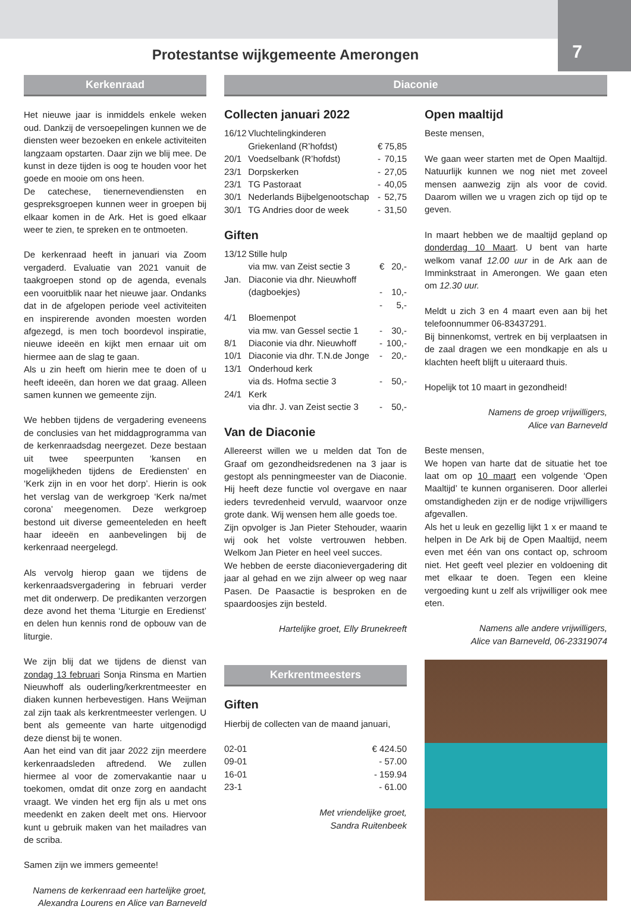Protestantse wijkgemeente Amerongen
7
Kerkenraad
Het nieuwe jaar is inmiddels enkele weken oud. Dankzij de versoepelingen kunnen we de diensten weer bezoeken en enkele activiteiten langzaam opstarten. Daar zijn we blij mee. De kunst in deze tijden is oog te houden voor het goede en mooie om ons heen.
De catechese, tienernevendiensten en gespreksgroepen kunnen weer in groepen bij elkaar komen in de Ark. Het is goed elkaar weer te zien, te spreken en te ontmoeten.
De kerkenraad heeft in januari via Zoom vergaderd. Evaluatie van 2021 vanuit de taakgroepen stond op de agenda, evenals een vooruitblik naar het nieuwe jaar. Ondanks dat in de afgelopen periode veel activiteiten en inspirerende avonden moesten worden afgezegd, is men toch boordevol inspiratie, nieuwe ideeën en kijkt men ernaar uit om hiermee aan de slag te gaan.
Als u zin heeft om hierin mee te doen of u heeft ideeën, dan horen we dat graag. Alleen samen kunnen we gemeente zijn.
We hebben tijdens de vergadering eveneens de conclusies van het middagprogramma van de kerkenraadsdag neergezet. Deze bestaan uit twee speerpunten ‘kansen en mogelijkheden tijdens de Erediensten’ en ‘Kerk zijn in en voor het dorp’. Hierin is ook het verslag van de werkgroep ‘Kerk na/met corona’ meegenomen. Deze werkgroep bestond uit diverse gemeenteleden en heeft haar ideeën en aanbevelingen bij de kerkenraad neergelegd.
Als vervolg hierop gaan we tijdens de kerkenraadsvergadering in februari verder met dit onderwerp. De predikanten verzorgen deze avond het thema ‘Liturgie en Eredienst’ en delen hun kennis rond de opbouw van de liturgie.
We zijn blij dat we tijdens de dienst van zondag 13 februari Sonja Rinsma en Martien Nieuwhoff als ouderling/kerkrentmeester en diaken kunnen herbevestigen. Hans Weijman zal zijn taak als kerkrentmeester verlengen. U bent als gemeente van harte uitgenodigd deze dienst bij te wonen.
Aan het eind van dit jaar 2022 zijn meerdere kerkenraadsleden aftredend. We zullen hiermee al voor de zomervakantie naar u toekomen, omdat dit onze zorg en aandacht vraagt. We vinden het erg fijn als u met ons meedenkt en zaken deelt met ons. Hiervoor kunt u gebruik maken van het mailadres van de scriba.
Samen zijn we immers gemeente!
Namens de kerkenraad een hartelijke groet,
Alexandra Lourens en Alice van Barneveld
Diaconie
Collecten januari 2022
| 16/12 | Vluchtelingkinderen Griekenland (R’hofdst) | € | 75,85 |
| 20/1 | Voedselbank (R’hofdst) | - | 70,15 |
| 23/1 | Dorpskerken | - | 27,05 |
| 23/1 | TG Pastoraat | - | 40,05 |
| 30/1 | Nederlands Bijbelgenootschap | - | 52,75 |
| 30/1 | TG Andries door de week | - | 31,50 |
Giften
| 13/12 | Stille hulp via mw. van Zeist sectie 3 | € | 20,- |
| Jan. | Diaconie via dhr. Nieuwhoff (dagboekjes) | - - | 10,- 5,- |
| 4/1 | Bloemenpot via mw. van Gessel sectie 1 | - | 30,- |
| 8/1 | Diaconie via dhr. Nieuwhoff | - | 100,- |
| 10/1 | Diaconie via dhr. T.N.de Jonge | - | 20,- |
| 13/1 | Onderhoud kerk via ds. Hofma sectie 3 | - | 50,- |
| 24/1 | Kerk via dhr. J. van Zeist sectie 3 | - | 50,- |
Van de Diaconie
Allereerst willen we u melden dat Ton de Graaf om gezondheidsredenen na 3 jaar is gestopt als penningmeester van de Diaconie. Hij heeft deze functie vol overgave en naar ieders tevredenheid vervuld, waarvoor onze grote dank. Wij wensen hem alle goeds toe.
Zijn opvolger is Jan Pieter Stehouder, waarin wij ook het volste vertrouwen hebben. Welkom Jan Pieter en heel veel succes.
We hebben de eerste diaconievergadering dit jaar al gehad en we zijn alweer op weg naar Pasen. De Paasactie is besproken en de spaardoosjes zijn besteld.
Hartelijke groet, Elly Brunekreeft
Kerkrentmeesters
Giften
Hierbij de collecten van de maand januari,
| 02-01 | € 424.50 |
| 09-01 | - 57.00 |
| 16-01 | - 159.94 |
| 23-1 | - 61.00 |
Met vriendelijke groet,
Sandra Ruitenbeek
Open maaltijd
Beste mensen,
We gaan weer starten met de Open Maaltijd. Natuurlijk kunnen we nog niet met zoveel mensen aanwezig zijn als voor de covid. Daarom willen we u vragen zich op tijd op te geven.
In maart hebben we de maaltijd gepland op donderdag 10 Maart. U bent van harte welkom vanaf 12.00 uur in de Ark aan de Imminkstraat in Amerongen. We gaan eten om 12.30 uur.
Meldt u zich 3 en 4 maart even aan bij het telefoonnummer 06-83437291.
Bij binnenkomst, vertrek en bij verplaatsen in de zaal dragen we een mondkapje en als u klachten heeft blijft u uiteraard thuis.
Hopelijk tot 10 maart in gezondheid!
Namens de groep vrijwilligers,
Alice van Barneveld
Beste mensen,
We hopen van harte dat de situatie het toe laat om op 10 maart een volgende ‘Open Maaltijd’ te kunnen organiseren. Door allerlei omstandigheden zijn er de nodige vrijwilligers afgevallen.
Als het u leuk en gezellig lijkt 1 x er maand te helpen in De Ark bij de Open Maaltijd, neem even met één van ons contact op, schroom niet. Het geeft veel plezier en voldoening dit met elkaar te doen. Tegen een kleine vergoeding kunt u zelf als vrijwilliger ook mee eten.
Namens alle andere vrijwilligers,
Alice van Barneveld, 06-23319074